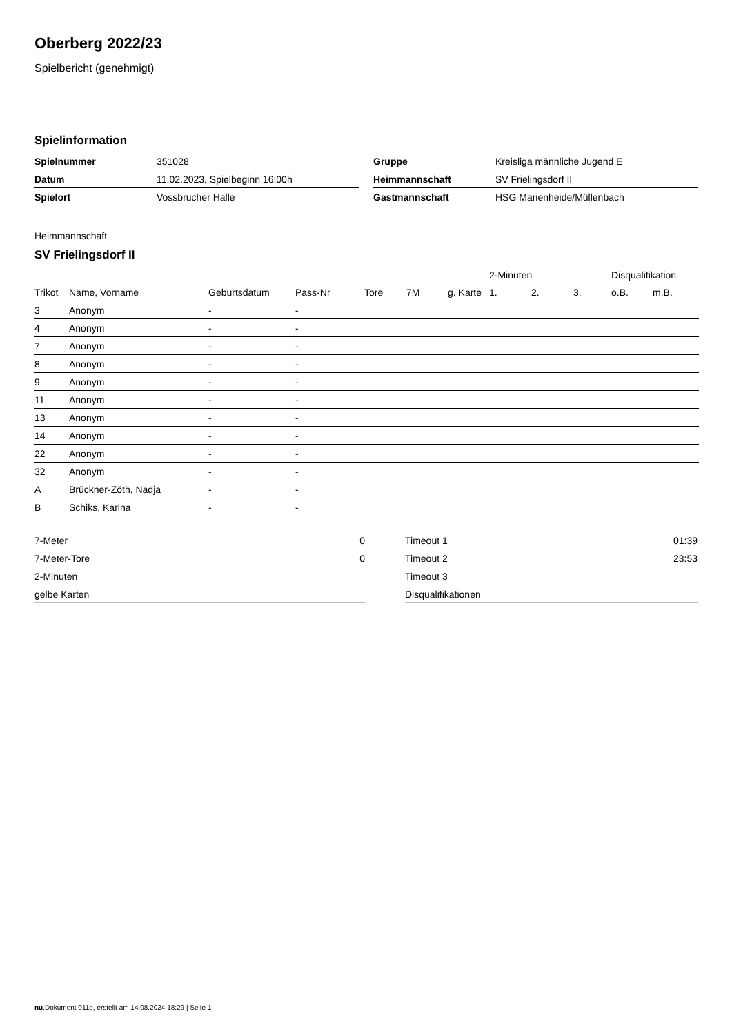Oberberg 2022/23
Spielbericht (genehmigt)
Spielinformation
| Spielnummer | 351028 |
| Datum | 11.02.2023, Spielbeginn 16:00h |
| Spielort | Vossbrucher Halle |
| Gruppe | Kreisliga männliche Jugend E |
| Heimmannschaft | SV Frielingsdorf II |
| Gastmannschaft | HSG Marienheide/Müllenbach |
Heimmannschaft
SV Frielingsdorf II
| | | | | | | | 2-Minuten | | | Disqualifikation | |
| --- | --- | --- | --- | --- | --- | --- | --- | --- | --- | --- | --- |
| Trikot | Name, Vorname | Geburtsdatum | Pass-Nr | Tore | 7M | g. Karte | 1. | 2. | 3. | o.B. | m.B. |
| 3 | Anonym | - | - | | | | | | | | |
| 4 | Anonym | - | - | | | | | | | | |
| 7 | Anonym | - | - | | | | | | | | |
| 8 | Anonym | - | - | | | | | | | | |
| 9 | Anonym | - | - | | | | | | | | |
| 11 | Anonym | - | - | | | | | | | | |
| 13 | Anonym | - | - | | | | | | | | |
| 14 | Anonym | - | - | | | | | | | | |
| 22 | Anonym | - | - | | | | | | | | |
| 32 | Anonym | - | - | | | | | | | | |
| A | Brückner-Zöth, Nadja | - | - | | | | | | | | |
| B | Schiks, Karina | - | - | | | | | | | | |
| 7-Meter | 0 |
| 7-Meter-Tore | 0 |
| 2-Minuten | |
| gelbe Karten | |
| Timeout 1 | 01:39 |
| Timeout 2 | 23:53 |
| Timeout 3 | |
| Disqualifikationen | |
nu.Dokument 011e, erstellt am 14.08.2024 18:29 | Seite 1